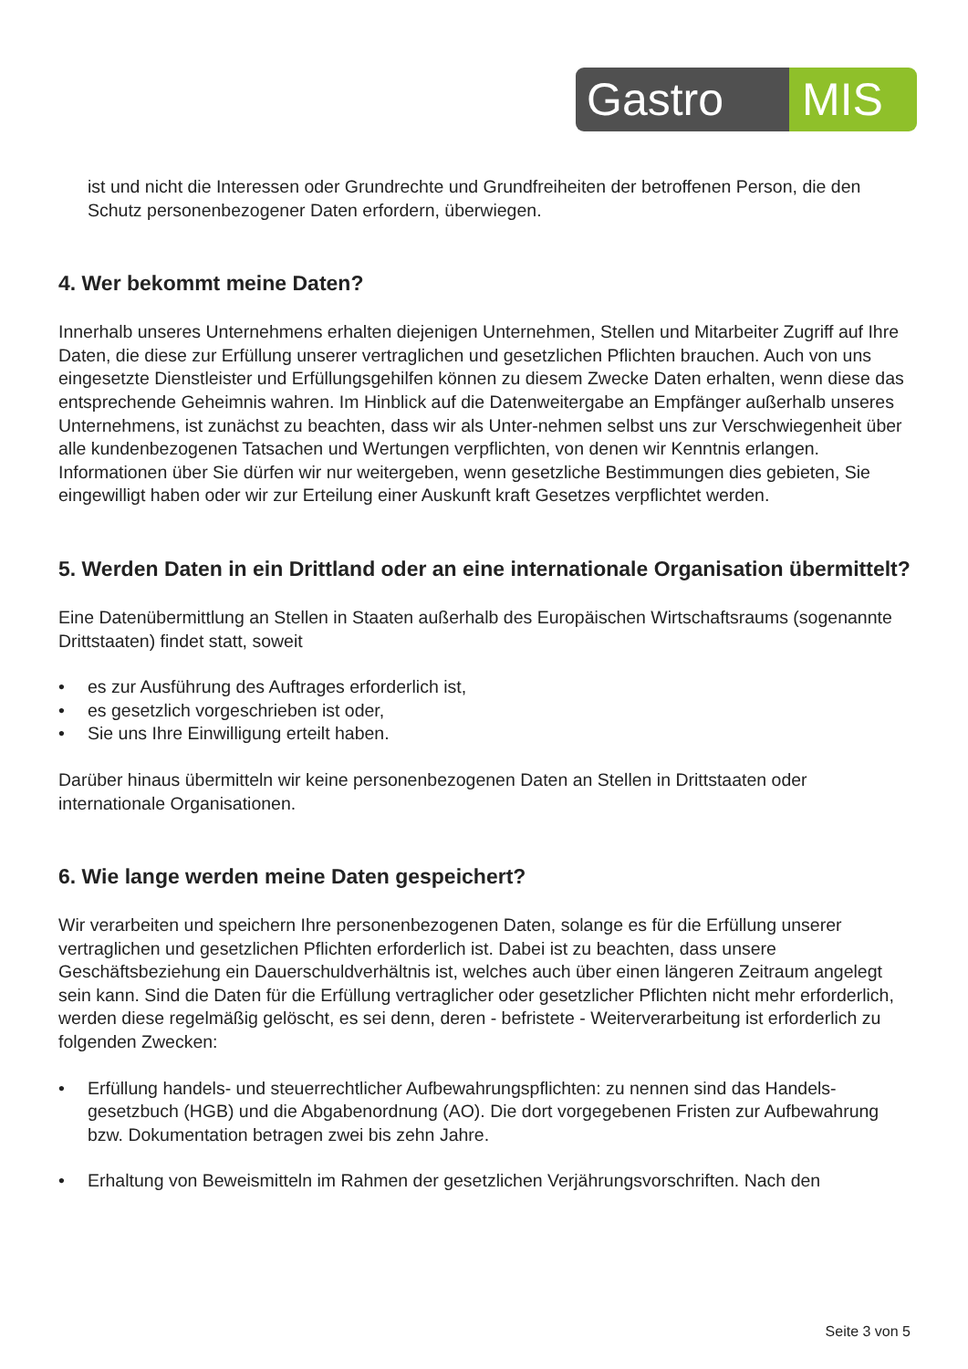Gastro MIS
ist und nicht die Interessen oder Grundrechte und Grundfreiheiten der betroffenen Person, die den Schutz personenbezogener Daten erfordern, überwiegen.
4. Wer bekommt meine Daten?
Innerhalb unseres Unternehmens erhalten diejenigen Unternehmen, Stellen und Mitarbeiter Zugriff auf Ihre Daten, die diese zur Erfüllung unserer vertraglichen und gesetzlichen Pflichten brauchen. Auch von uns eingesetzte Dienstleister und Erfüllungsgehilfen können zu diesem Zwecke Daten erhalten, wenn diese das entsprechende Geheimnis wahren. Im Hinblick auf die Datenweitergabe an Empfänger außerhalb unseres Unternehmens, ist zunächst zu beachten, dass wir als Unter-nehmen selbst uns zur Verschwiegenheit über alle kundenbezogenen Tatsachen und Wertungen verpflichten, von denen wir Kenntnis erlangen. Informationen über Sie dürfen wir nur weitergeben, wenn gesetzliche Bestimmungen dies gebieten, Sie eingewilligt haben oder wir zur Erteilung einer Auskunft kraft Gesetzes verpflichtet werden.
5. Werden Daten in ein Drittland oder an eine internationale Organisation übermittelt?
Eine Datenübermittlung an Stellen in Staaten außerhalb des Europäischen Wirtschaftsraums (sogenannte Drittstaaten) findet statt, soweit
• es zur Ausführung des Auftrages erforderlich ist,
• es gesetzlich vorgeschrieben ist oder,
• Sie uns Ihre Einwilligung erteilt haben.
Darüber hinaus übermitteln wir keine personenbezogenen Daten an Stellen in Drittstaaten oder internationale Organisationen.
6. Wie lange werden meine Daten gespeichert?
Wir verarbeiten und speichern Ihre personenbezogenen Daten, solange es für die Erfüllung unserer vertraglichen und gesetzlichen Pflichten erforderlich ist. Dabei ist zu beachten, dass unsere Geschäftsbeziehung ein Dauerschuldverhältnis ist, welches auch über einen längeren Zeitraum angelegt sein kann. Sind die Daten für die Erfüllung vertraglicher oder gesetzlicher Pflichten nicht mehr erforderlich, werden diese regelmäßig gelöscht, es sei denn, deren - befristete - Weiterverarbeitung ist erforderlich zu folgenden Zwecken:
• Erfüllung handels- und steuerrechtlicher Aufbewahrungspflichten: zu nennen sind das Handels-gesetzbuch (HGB) und die Abgabenordnung (AO). Die dort vorgegebenen Fristen zur Aufbewahrung bzw. Dokumentation betragen zwei bis zehn Jahre.
• Erhaltung von Beweismitteln im Rahmen der gesetzlichen Verjährungsvorschriften. Nach den
Seite 3 von 5